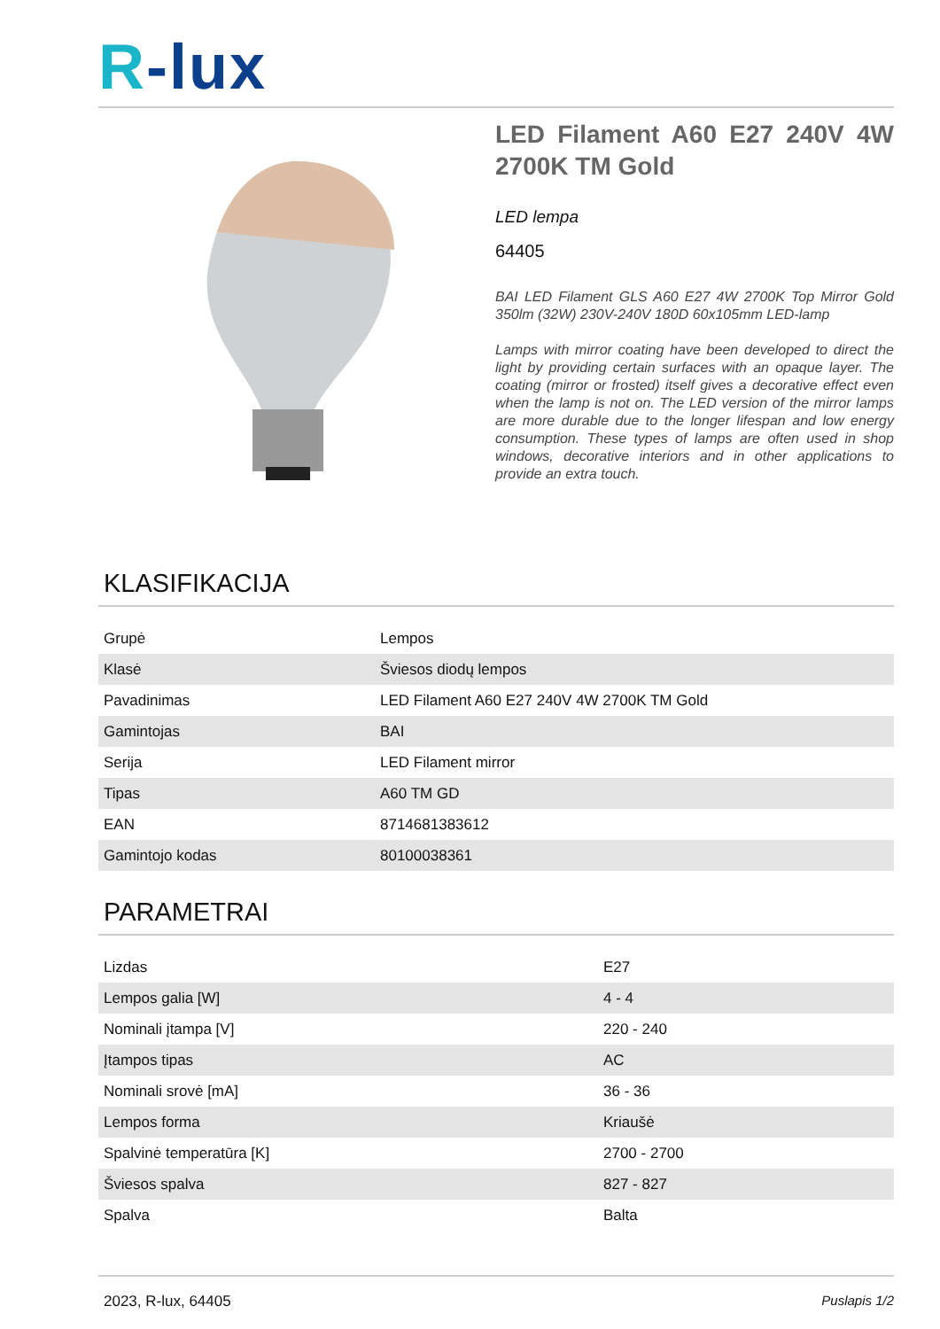R-lux
LED Filament A60 E27 240V 4W 2700K TM Gold
LED lempa
64405
BAI LED Filament GLS A60 E27 4W 2700K Top Mirror Gold 350lm (32W) 230V-240V 180D 60x105mm LED-lamp
Lamps with mirror coating have been developed to direct the light by providing certain surfaces with an opaque layer. The coating (mirror or frosted) itself gives a decorative effect even when the lamp is not on. The LED version of the mirror lamps are more durable due to the longer lifespan and low energy consumption. These types of lamps are often used in shop windows, decorative interiors and in other applications to provide an extra touch.
KLASIFIKACIJA
| Grupė | Lempos |
| Klasė | Šviesos diodų lempos |
| Pavadinimas | LED Filament A60 E27 240V 4W 2700K TM Gold |
| Gamintojas | BAI |
| Serija | LED Filament mirror |
| Tipas | A60 TM GD |
| EAN | 8714681383612 |
| Gamintojo kodas | 80100038361 |
PARAMETRAI
| Lizdas | E27 |
| Lempos galia [W] | 4 - 4 |
| Nominali įtampa [V] | 220 - 240 |
| Įtampos tipas | AC |
| Nominali srovė [mA] | 36 - 36 |
| Lempos forma | Kriaušė |
| Spalvinė temperatūra [K] | 2700 - 2700 |
| Šviesos spalva | 827 - 827 |
| Spalva | Balta |
2023, R-lux, 64405 Puslapis 1/2